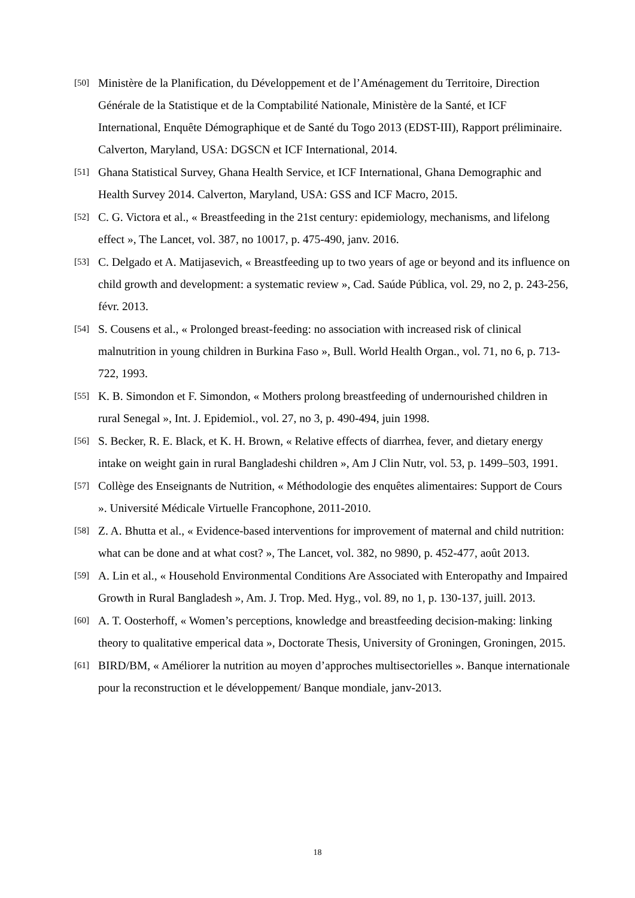[50] Ministère de la Planification, du Développement et de l’Aménagement du Territoire, Direction Générale de la Statistique et de la Comptabilité Nationale, Ministère de la Santé, et ICF International, Enquête Démographique et de Santé du Togo 2013 (EDST-III), Rapport préliminaire. Calverton, Maryland, USA: DGSCN et ICF International, 2014.
[51] Ghana Statistical Survey, Ghana Health Service, et ICF International, Ghana Demographic and Health Survey 2014. Calverton, Maryland, USA: GSS and ICF Macro, 2015.
[52] C. G. Victora et al., « Breastfeeding in the 21st century: epidemiology, mechanisms, and lifelong effect », The Lancet, vol. 387, no 10017, p. 475-490, janv. 2016.
[53] C. Delgado et A. Matijasevich, « Breastfeeding up to two years of age or beyond and its influence on child growth and development: a systematic review », Cad. Saúde Pública, vol. 29, no 2, p. 243-256, févr. 2013.
[54] S. Cousens et al., « Prolonged breast-feeding: no association with increased risk of clinical malnutrition in young children in Burkina Faso », Bull. World Health Organ., vol. 71, no 6, p. 713-722, 1993.
[55] K. B. Simondon et F. Simondon, « Mothers prolong breastfeeding of undernourished children in rural Senegal », Int. J. Epidemiol., vol. 27, no 3, p. 490-494, juin 1998.
[56] S. Becker, R. E. Black, et K. H. Brown, « Relative effects of diarrhea, fever, and dietary energy intake on weight gain in rural Bangladeshi children », Am J Clin Nutr, vol. 53, p. 1499–503, 1991.
[57] Collège des Enseignants de Nutrition, « Méthodologie des enquêtes alimentaires: Support de Cours ». Université Médicale Virtuelle Francophone, 2011-2010.
[58] Z. A. Bhutta et al., « Evidence-based interventions for improvement of maternal and child nutrition: what can be done and at what cost? », The Lancet, vol. 382, no 9890, p. 452-477, août 2013.
[59] A. Lin et al., « Household Environmental Conditions Are Associated with Enteropathy and Impaired Growth in Rural Bangladesh », Am. J. Trop. Med. Hyg., vol. 89, no 1, p. 130-137, juill. 2013.
[60] A. T. Oosterhoff, « Women’s perceptions, knowledge and breastfeeding decision-making: linking theory to qualitative emperical data », Doctorate Thesis, University of Groningen, Groningen, 2015.
[61] BIRD/BM, « Améliorer la nutrition au moyen d’approches multisectorielles ». Banque internationale pour la reconstruction et le développement/ Banque mondiale, janv-2013.
18